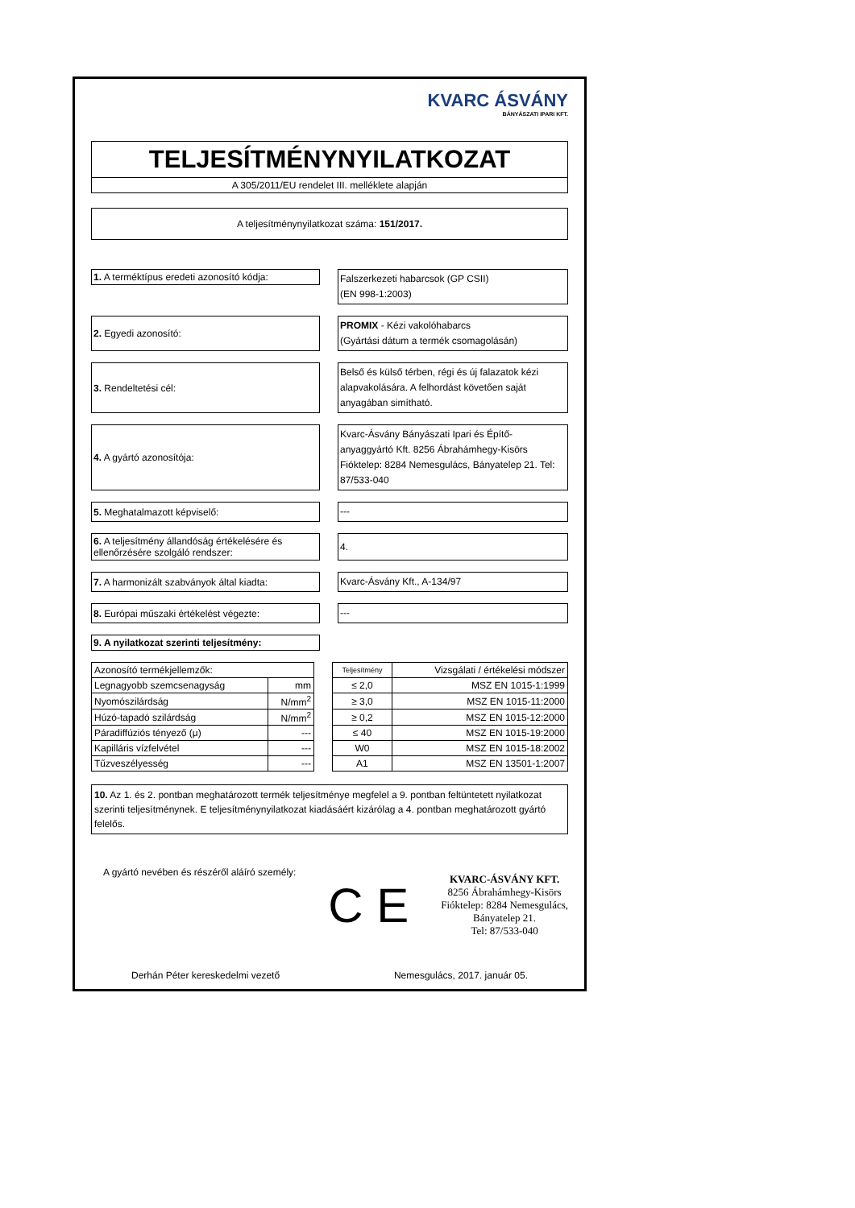KVARC ÁSVÁNY
BÁNYÁSZATI IPARI KFT.
TELJESÍTMÉNYNYILATKOZAT
A 305/2011/EU rendelet III. melléklete alapján
A teljesítménynyilatkozat száma: 151/2017.
1. A terméktípus eredeti azonosító kódja:
Falszerkezeti habarcsok (GP CSII)
(EN 998-1:2003)
2. Egyedi azonosító:
PROMIX - Kézi vakolóhabarcs
(Gyártási dátum a termék csomagolásán)
3. Rendeltetési cél:
Belső és külső térben, régi és új falazatok kézi alapvakolására. A felhordást követően saját anyagában simítható.
4. A gyártó azonosítója:
Kvarc-Ásvány Bányászati Ipari és Építő-anyaggyártó Kft. 8256 Ábrahámhegy-Kisörs Fióktelep: 8284 Nemesgulács, Bányatelep 21. Tel: 87/533-040
5. Meghatalmazott képviselő:
---
6. A teljesítmény állandóság értékelésére és ellenőrzésére szolgáló rendszer:
4.
7. A harmonizált szabványok által kiadta:
Kvarc-Ásvány Kft., A-134/97
8. Európai műszaki értékelést végezte:
---
9. A nyilatkozat szerinti teljesítmény:
| Azonosító termékjellemzők: | | | Teljesítmény | Vizsgálati / értékelési módszer |
| Legnagyobb szemcsenagyság | mm | | ≤ 2,0 | MSZ EN 1015-1:1999 |
| Nyomószilárdság | N/mm<sup>2</sup> | | ≥ 3,0 | MSZ EN 1015-11:2000 |
| Húzó-tapadó szilárdság | N/mm<sup>2</sup> | | ≥ 0,2 | MSZ EN 1015-12:2000 |
| Páradiffúziós tényező (μ) | --- | | ≤ 40 | MSZ EN 1015-19:2000 |
| Kapilláris vízfelvétel | --- | | W0 | MSZ EN 1015-18:2002 |
| Tűzveszélyesség | --- | | A1 | MSZ EN 13501-1:2007 |
10. Az 1. és 2. pontban meghatározott termék teljesítménye megfelel a 9. pontban feltüntetett nyilatkozat szerinti teljesítménynek. E teljesítménynyilatkozat kiadásáért kizárólag a 4. pontban meghatározott gyártó felelős.
A gyártó nevében és részéről aláíró személy:
C E
KVARC-ÁSVÁNY KFT.
8256 Ábrahámhegy-Kisörs
Fióktelep: 8284 Nemesgulács,
Bányatelep 21.
Tel: 87/533-040
Derhán Péter kereskedelmi vezető Nemesgulács, 2017. január 05.